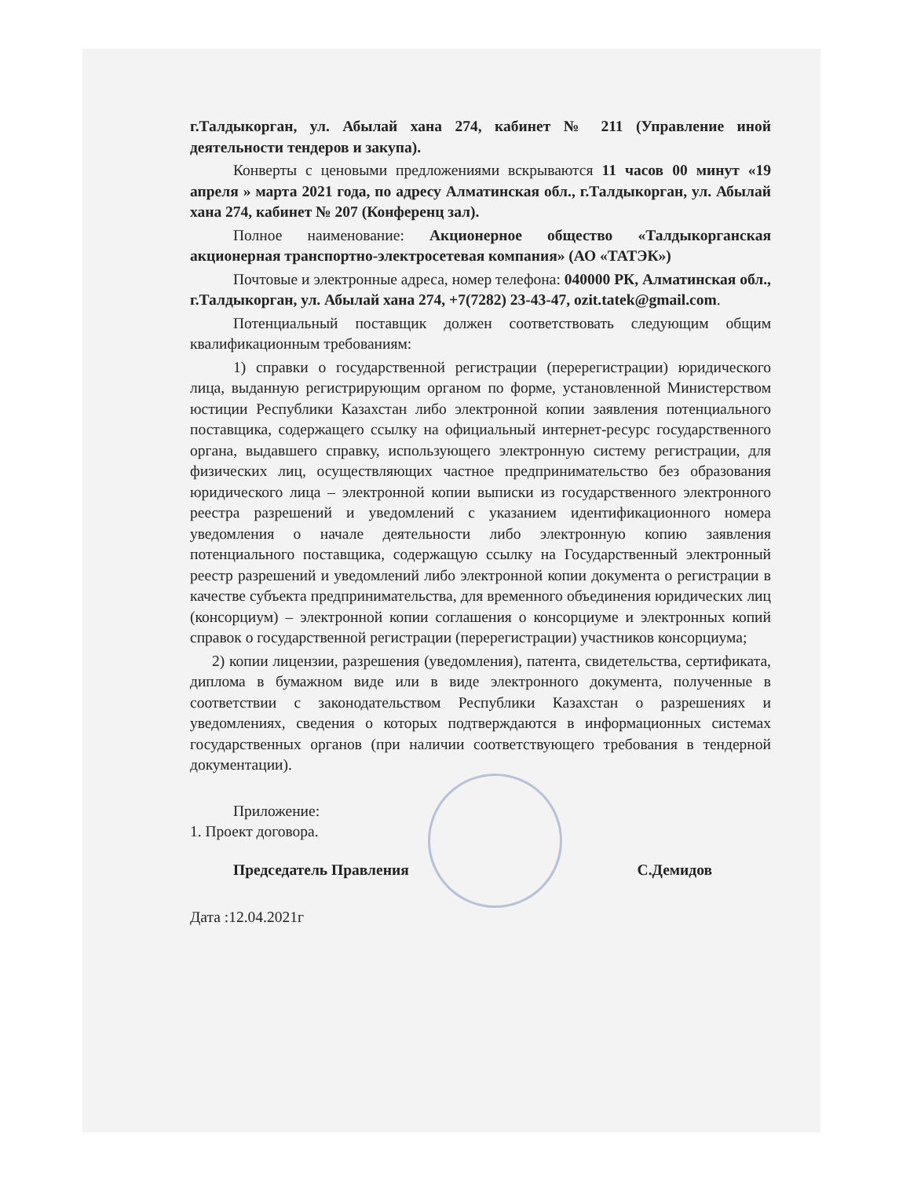г.Талдыкорган, ул. Абылай хана 274, кабинет № 211 (Управление иной деятельности тендеров и закупа).
Конверты с ценовыми предложениями вскрываются 11 часов 00 минут «19 апреля » марта 2021 года, по адресу Алматинская обл., г.Талдыкорган, ул. Абылай хана 274, кабинет № 207 (Конференц зал).
Полное наименование: Акционерное общество «Талдыкорганская акционерная транспортно-электросетевая компания» (АО «ТАТЭК»)
Почтовые и электронные адреса, номер телефона: 040000 РК, Алматинская обл., г.Талдыкорган, ул. Абылай хана 274, +7(7282) 23-43-47, ozit.tatek@gmail.com.
Потенциальный поставщик должен соответствовать следующим общим квалификационным требованиям:
1) справки о государственной регистрации (перерегистрации) юридического лица, выданную регистрирующим органом по форме, установленной Министерством юстиции Республики Казахстан либо электронной копии заявления потенциального поставщика, содержащего ссылку на официальный интернет-ресурс государственного органа, выдавшего справку, использующего электронную систему регистрации, для физических лиц, осуществляющих частное предпринимательство без образования юридического лица – электронной копии выписки из государственного электронного реестра разрешений и уведомлений с указанием идентификационного номера уведомления о начале деятельности либо электронную копию заявления потенциального поставщика, содержащую ссылку на Государственный электронный реестр разрешений и уведомлений либо электронной копии документа о регистрации в качестве субъекта предпринимательства, для временного объединения юридических лиц (консорциум) – электронной копии соглашения о консорциуме и электронных копий справок о государственной регистрации (перерегистрации) участников консорциума;
2) копии лицензии, разрешения (уведомления), патента, свидетельства, сертификата, диплома в бумажном виде или в виде электронного документа, полученные в соответствии с законодательством Республики Казахстан о разрешениях и уведомлениях, сведения о которых подтверждаются в информационных системах государственных органов (при наличии соответствующего требования в тендерной документации).
Приложение:
1. Проект договора.
Председатель Правления С.Демидов
Дата :12.04.2021г